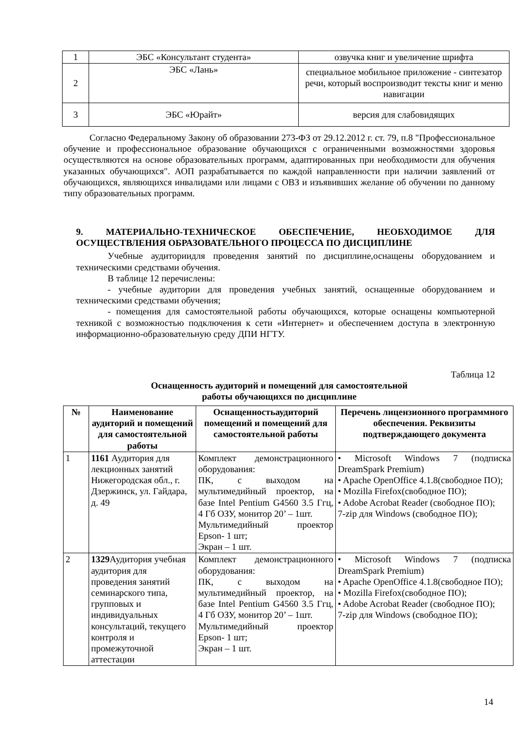| 1 | ЭБС «Консультант студента» | озвучка книг и увеличение шрифта |
| 2 | ЭБС «Лань» | специальное мобильное приложение - синтезатор речи, который воспроизводит тексты книг и меню навигации |
| 3 | ЭБС «Юрайт» | версия для слабовидящих |
Согласно Федеральному Закону об образовании 273-ФЗ от 29.12.2012 г. ст. 79, п.8 "Профессиональное обучение и профессиональное образование обучающихся с ограниченными возможностями здоровья осуществляются на основе образовательных программ, адаптированных при необходимости для обучения указанных обучающихся". АОП разрабатывается по каждой направленности при наличии заявлений от обучающихся, являющихся инвалидами или лицами с ОВЗ и изъявивших желание об обучении по данному типу образовательных программ.
9. МАТЕРИАЛЬНО-ТЕХНИЧЕСКОЕ ОБЕСПЕЧЕНИЕ, НЕОБХОДИМОЕ ДЛЯ ОСУЩЕСТВЛЕНИЯ ОБРАЗОВАТЕЛЬНОГО ПРОЦЕССА ПО ДИСЦИПЛИНЕ
Учебные аудиториидля проведения занятий по дисциплине,оснащены оборудованием и техническими средствами обучения.
В таблице 12 перечислены:
- учебные аудитории для проведения учебных занятий, оснащенные оборудованием и техническими средствами обучения;
- помещения для самостоятельной работы обучающихся, которые оснащены компьютерной техникой с возможностью подключения к сети «Интернет» и обеспечением доступа в электронную информационно-образовательную среду ДПИ НГТУ.
Таблица 12
Оснащенность аудиторий и помещений для самостоятельной
работы обучающихся по дисциплине
| № | Наименование аудиторий и помещений для самостоятельной работы | Оснащенностьаудиторий помещений и помещений для самостоятельной работы | Перечень лицензионного программного обеспечения. Реквизиты подтверждающего документа |
| --- | --- | --- | --- |
| 1 | 1161 Аудитория для лекционных занятий Нижегородская обл., г. Дзержинск, ул. Гайдара, д. 49 | Комплект демонстрационного оборудования: ПК, с выходом на мультимедийный проектор, на базе Intel Pentium G4560 3.5 Ггц, 4 Гб ОЗУ, монитор 20’ – 1шт. Мультимедийный проектор Epson- 1 шт; Экран – 1 шт. | • Microsoft Windows 7 (подписка DreamSpark Premium) • Apache OpenOffice 4.1.8(свободное ПО); • Mozilla Firefox(свободное ПО); • Adobe Acrobat Reader (свободное ПО); 7-zip для Windows (свободное ПО); |
| 2 | 1329 Аудитория учебная аудитория для проведения занятий семинарского типа, групповых и индивидуальных консультаций, текущего контроля и промежуточной аттестации | Комплект демонстрационного оборудования: ПК, с выходом на мультимедийный проектор, на базе Intel Pentium G4560 3.5 Ггц, 4 Гб ОЗУ, монитор 20’ – 1шт. Мультимедийный проектор Epson- 1 шт; Экран – 1 шт. | • Microsoft Windows 7 (подписка DreamSpark Premium) • Apache OpenOffice 4.1.8(свободное ПО); • Mozilla Firefox(свободное ПО); • Adobe Acrobat Reader (свободное ПО); 7-zip для Windows (свободное ПО); |
14